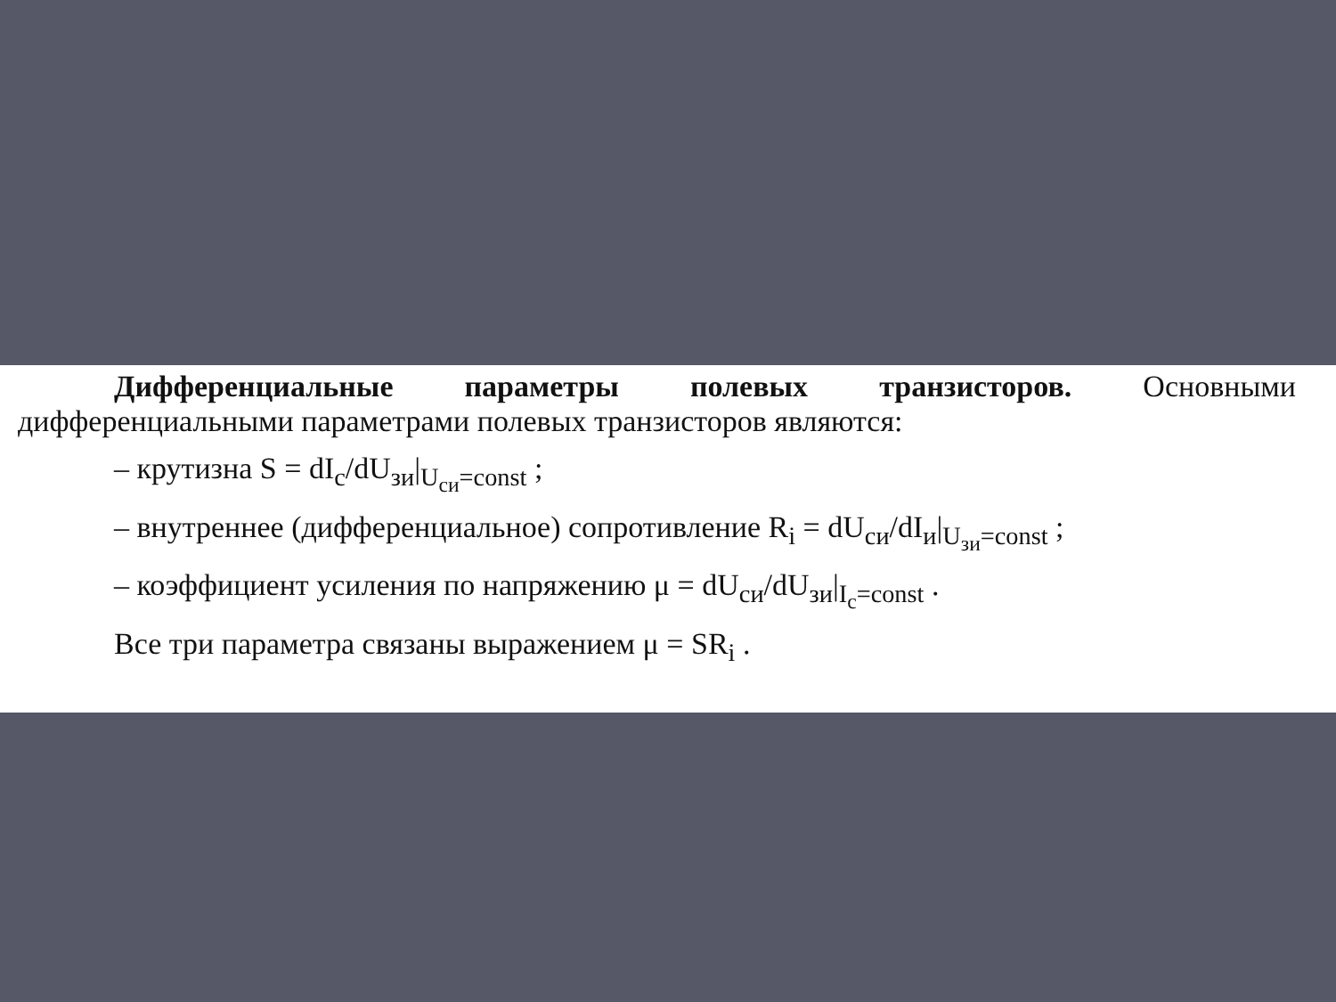Дифференциальные параметры полевых транзисторов. Основными дифференциальными параметрами полевых транзисторов являются:
– крутизна S = dI<sub>c</sub>/dU<sub>зи</sub>|<sub>U<sub>си</sub>=const</sub> ;
– внутреннее (дифференциальное) сопротивление R<sub>i</sub> = dU<sub>си</sub>/dI<sub>и</sub>|<sub>U<sub>зи</sub>=const</sub> ;
– коэффициент усиления по напряжению μ = dU<sub>си</sub>/dU<sub>зи</sub>|<sub>I<sub>c</sub>=const</sub> .
Все три параметра связаны выражением μ = SR<sub>i</sub> .